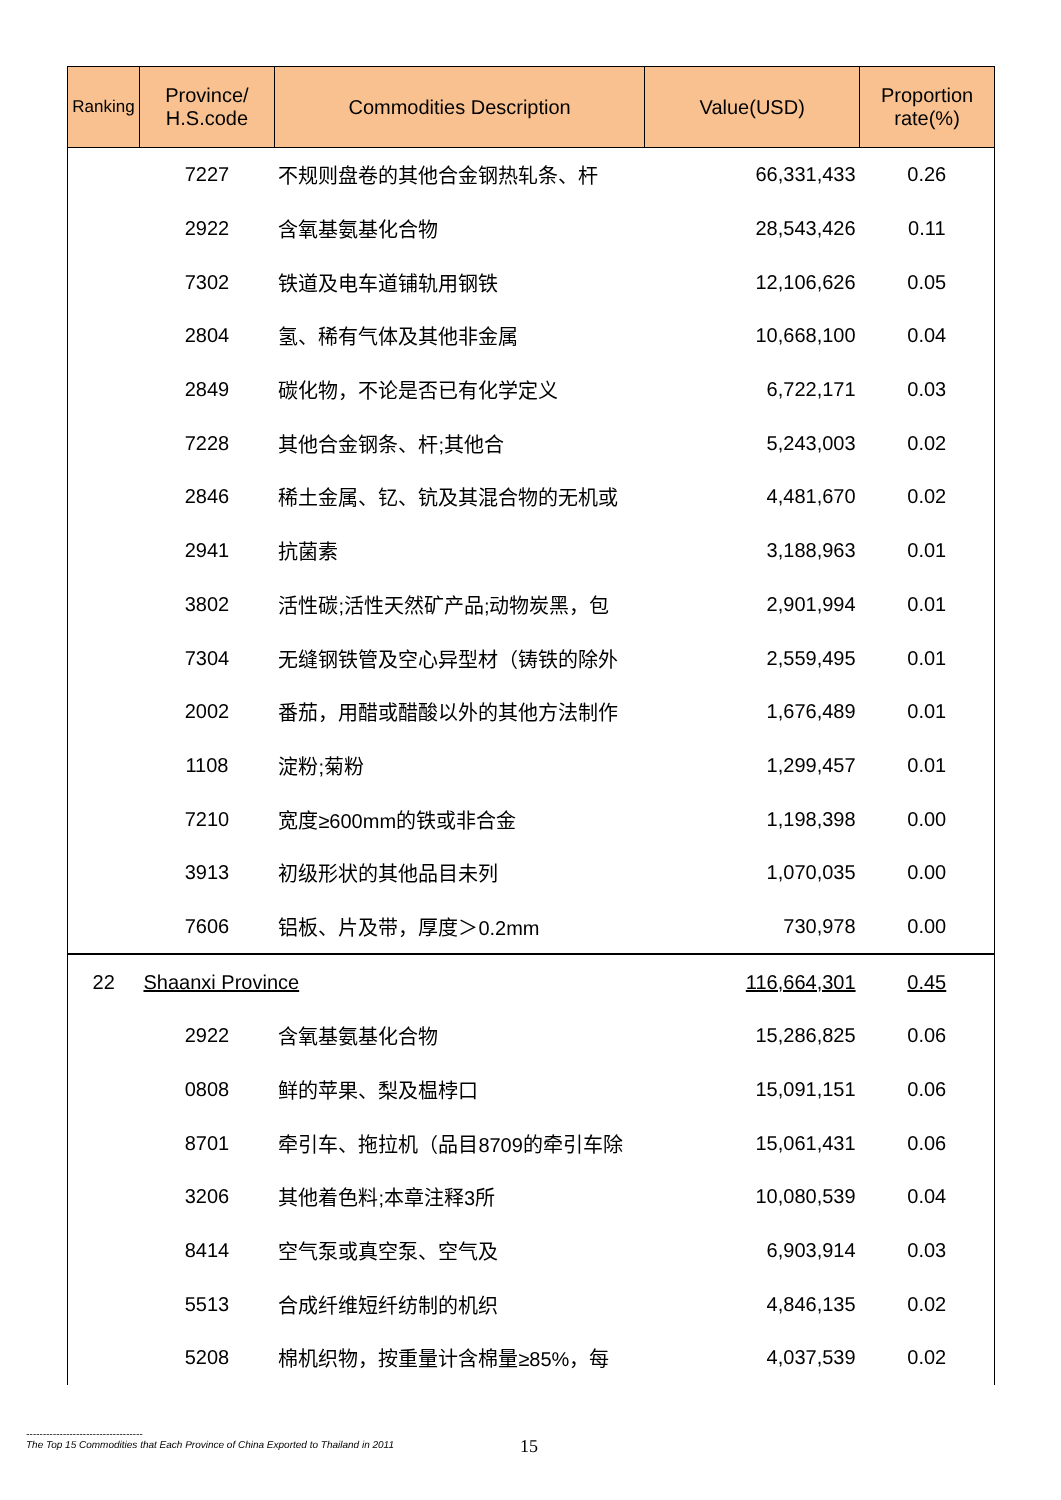| Ranking | Province/ H.S.code | Commodities Description | Value(USD) | Proportion rate(%) |
| --- | --- | --- | --- | --- |
| | 7227 | 不规则盘卷的其他合金钢热轧条、杆 | 66,331,433 | 0.26 |
| | 2922 | 含氧基氨基化合物 | 28,543,426 | 0.11 |
| | 7302 | 铁道及电车道铺轨用钢铁 | 12,106,626 | 0.05 |
| | 2804 | 氢、稀有气体及其他非金属 | 10,668,100 | 0.04 |
| | 2849 | 碳化物，不论是否已有化学定义 | 6,722,171 | 0.03 |
| | 7228 | 其他合金钢条、杆;其他合 | 5,243,003 | 0.02 |
| | 2846 | 稀土金属、钇、钪及其混合物的无机或 | 4,481,670 | 0.02 |
| | 2941 | 抗菌素 | 3,188,963 | 0.01 |
| | 3802 | 活性碳;活性天然矿产品;动物炭黑，包 | 2,901,994 | 0.01 |
| | 7304 | 无缝钢铁管及空心异型材（铸铁的除外 | 2,559,495 | 0.01 |
| | 2002 | 番茄，用醋或醋酸以外的其他方法制作 | 1,676,489 | 0.01 |
| | 1108 | 淀粉;菊粉 | 1,299,457 | 0.01 |
| | 7210 | 宽度≥600mm的铁或非合金 | 1,198,398 | 0.00 |
| | 3913 | 初级形状的其他品目未列 | 1,070,035 | 0.00 |
| | 7606 | 铝板、片及带，厚度＞0.2mm | 730,978 | 0.00 |
| 22 | Shaanxi Province | | 116,664,301 | 0.45 |
| | 2922 | 含氧基氨基化合物 | 15,286,825 | 0.06 |
| | 0808 | 鲜的苹果、梨及榅桲口 | 15,091,151 | 0.06 |
| | 8701 | 牵引车、拖拉机（品目8709的牵引车除 | 15,061,431 | 0.06 |
| | 3206 | 其他着色料;本章注释3所 | 10,080,539 | 0.04 |
| | 8414 | 空气泵或真空泵、空气及 | 6,903,914 | 0.03 |
| | 5513 | 合成纤维短纤纺制的机织 | 4,846,135 | 0.02 |
| | 5208 | 棉机织物，按重量计含棉量≥85%，每 | 4,037,539 | 0.02 |
-----------------------------------
The Top 15 Commodities that Each Province of China Exported to Thailand in 2011
15